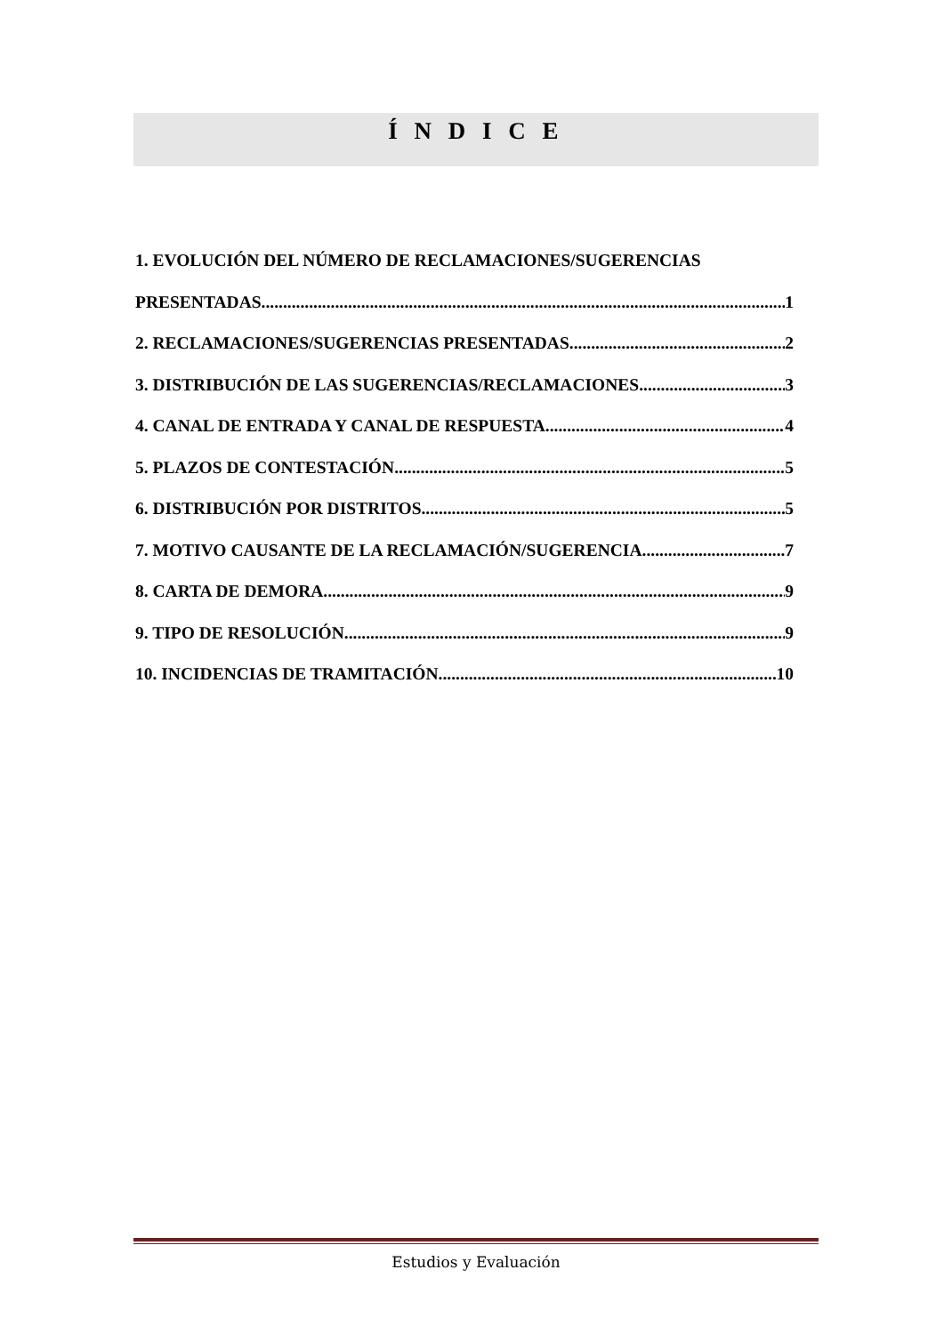Í N D I C E
1. EVOLUCIÓN DEL NÚMERO DE RECLAMACIONES/SUGERENCIAS
PRESENTADAS 1
2. RECLAMACIONES/SUGERENCIAS PRESENTADAS 2
3. DISTRIBUCIÓN DE LAS SUGERENCIAS/RECLAMACIONES 3
4. CANAL DE ENTRADA Y CANAL DE RESPUESTA 4
5. PLAZOS DE CONTESTACIÓN 5
6. DISTRIBUCIÓN POR DISTRITOS 5
7. MOTIVO CAUSANTE DE LA RECLAMACIÓN/SUGERENCIA 7
8. CARTA DE DEMORA 9
9. TIPO DE RESOLUCIÓN 9
10. INCIDENCIAS DE TRAMITACIÓN 10
Estudios y Evaluación